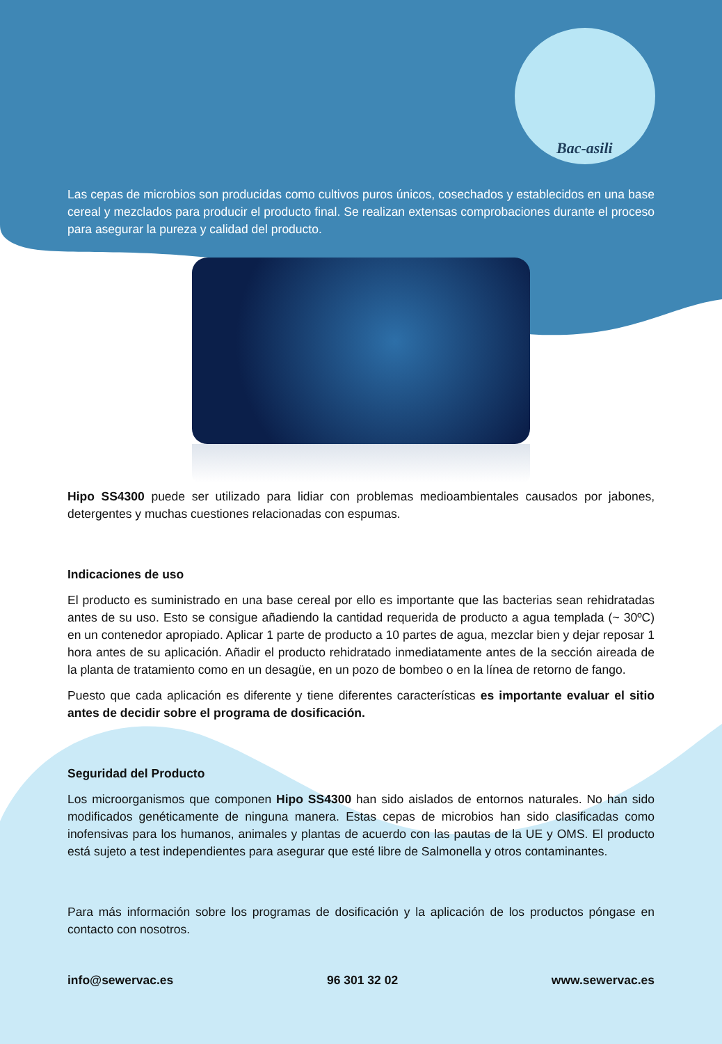Bac-asili
Las cepas de microbios son producidas como cultivos puros únicos, cosechados y establecidos en una base cereal y mezclados para producir el producto final. Se realizan extensas comprobaciones durante el proceso para asegurar la pureza y calidad del producto.
Hipo SS4300 puede ser utilizado para lidiar con problemas medioambientales causados por jabones, detergentes y muchas cuestiones relacionadas con espumas.
Indicaciones de uso
El producto es suministrado en una base cereal por ello es importante que las bacterias sean rehidratadas antes de su uso. Esto se consigue añadiendo la cantidad requerida de producto a agua templada (~ 30ºC) en un contenedor apropiado. Aplicar 1 parte de producto a 10 partes de agua, mezclar bien y dejar reposar 1 hora antes de su aplicación. Añadir el producto rehidratado inmediatamente antes de la sección aireada de la planta de tratamiento como en un desagüe, en un pozo de bombeo o en la línea de retorno de fango.
Puesto que cada aplicación es diferente y tiene diferentes características es importante evaluar el sitio antes de decidir sobre el programa de dosificación.
Seguridad del Producto
Los microorganismos que componen Hipo SS4300 han sido aislados de entornos naturales. No han sido modificados genéticamente de ninguna manera. Estas cepas de microbios han sido clasificadas como inofensivas para los humanos, animales y plantas de acuerdo con las pautas de la UE y OMS. El producto está sujeto a test independientes para asegurar que esté libre de Salmonella y otros contaminantes.
Para más información sobre los programas de dosificación y la aplicación de los productos póngase en contacto con nosotros.
info@sewervac.es 96 301 32 02 www.sewervac.es